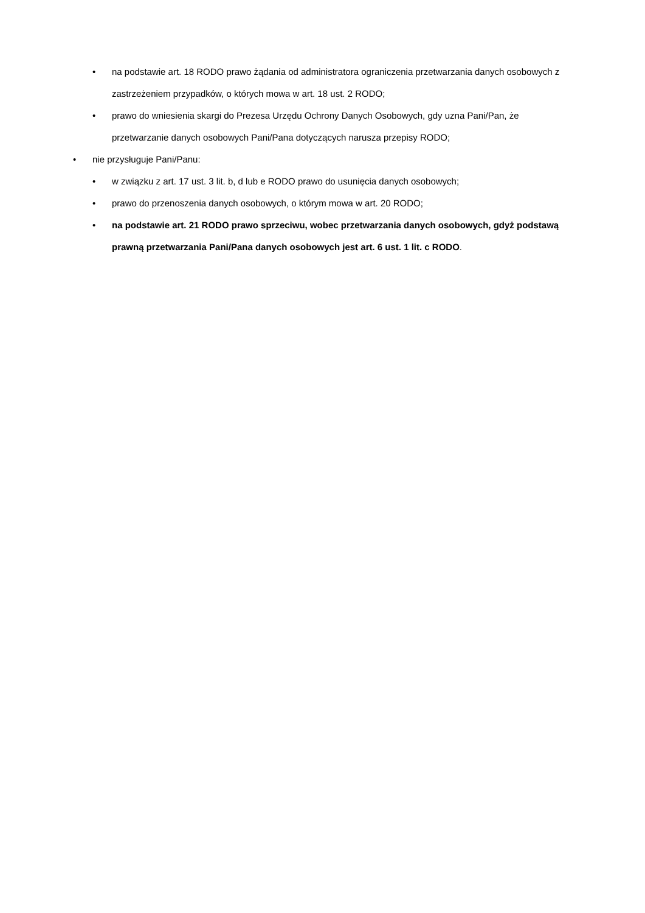• na podstawie art. 18 RODO prawo żądania od administratora ograniczenia przetwarzania danych osobowych z zastrzeżeniem przypadków, o których mowa w art. 18 ust. 2 RODO;
• prawo do wniesienia skargi do Prezesa Urzędu Ochrony Danych Osobowych, gdy uzna Pani/Pan, że przetwarzanie danych osobowych Pani/Pana dotyczących narusza przepisy RODO;
• nie przysługuje Pani/Panu:
• w związku z art. 17 ust. 3 lit. b, d lub e RODO prawo do usunięcia danych osobowych;
• prawo do przenoszenia danych osobowych, o którym mowa w art. 20 RODO;
• na podstawie art. 21 RODO prawo sprzeciwu, wobec przetwarzania danych osobowych, gdyż podstawą prawną przetwarzania Pani/Pana danych osobowych jest art. 6 ust. 1 lit. c RODO.